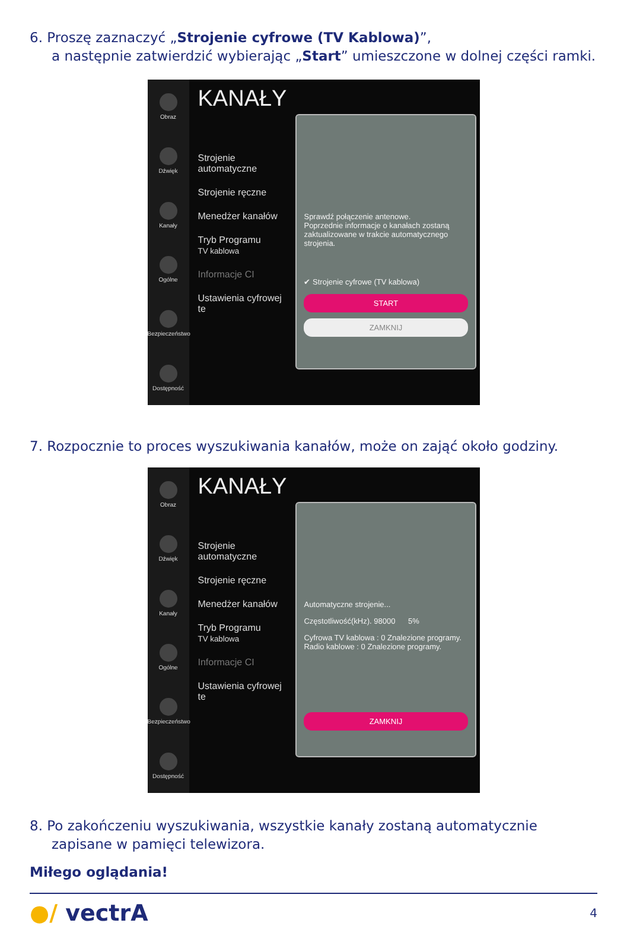6. Proszę zaznaczyć „Strojenie cyfrowe (TV Kablowa)”,
a następnie zatwierdzić wybierając „Start” umieszczone w dolnej części ramki.
Obraz
Dźwięk
Kanały
Ogólne
Bezpieczeństwo
Dostępność
KANAŁY
Strojenie automatyczne
Strojenie ręczne
Menedżer kanałów
Tryb Programu
TV kablowa
Informacje CI
Ustawienia cyfrowej te
Sprawdź połączenie antenowe.
Poprzednie informacje o kanałach zostaną zaktualizowane w trakcie automatycznego strojenia.
✔ Strojenie cyfrowe (TV kablowa)
START
ZAMKNIJ
7. Rozpocznie to proces wyszukiwania kanałów, może on zająć około godziny.
Obraz
Dźwięk
Kanały
Ogólne
Bezpieczeństwo
Dostępność
KANAŁY
Strojenie automatyczne
Strojenie ręczne
Menedżer kanałów
Tryb Programu
TV kablowa
Informacje CI
Ustawienia cyfrowej te
Automatyczne strojenie...
Częstotliwość(kHz). 98000 5%
Cyfrowa TV kablowa : 0 Znalezione programy.
Radio kablowe : 0 Znalezione programy.
ZAMKNIJ
8. Po zakończeniu wyszukiwania, wszystkie kanały zostaną automatycznie zapisane w pamięci telewizora.
Miłego oglądania!
●/ vectrA
4